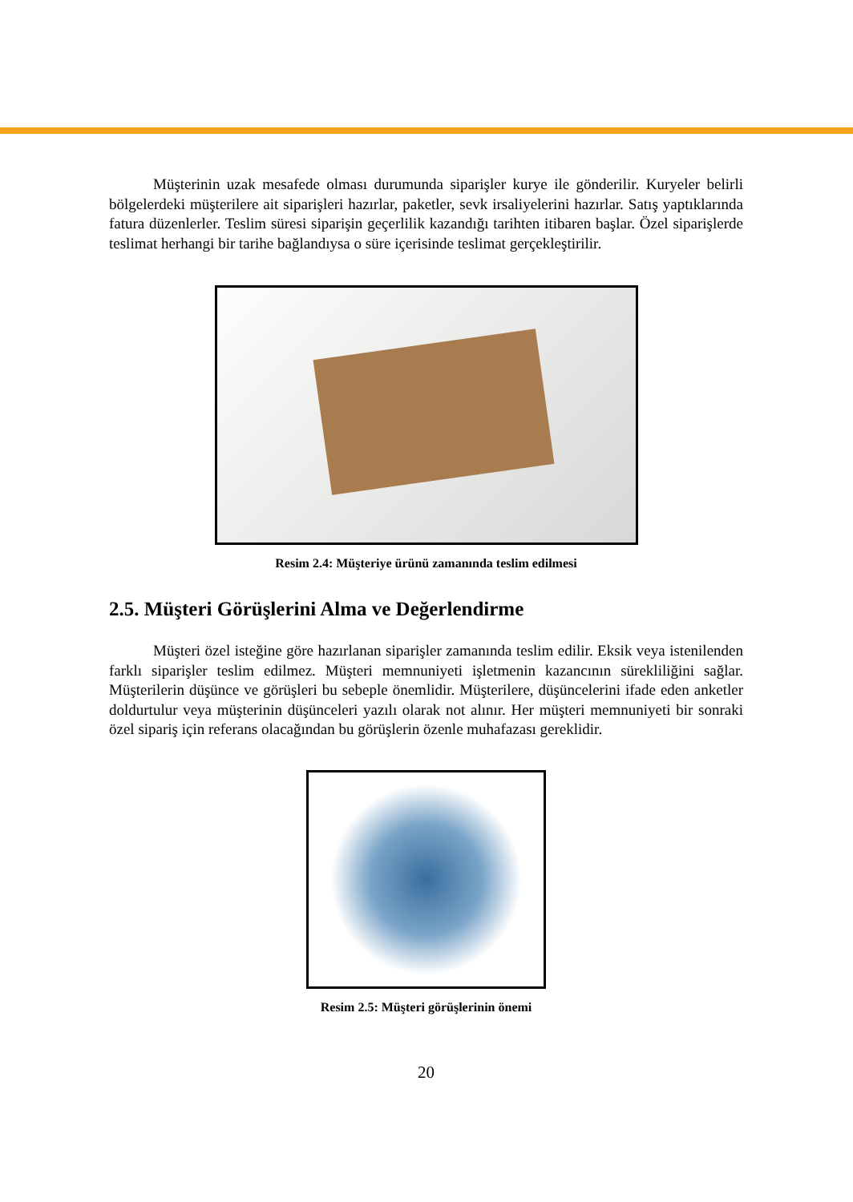Müşterinin uzak mesafede olması durumunda siparişler kurye ile gönderilir. Kuryeler belirli bölgelerdeki müşterilere ait siparişleri hazırlar, paketler, sevk irsaliyelerini hazırlar. Satış yaptıklarında fatura düzenlerler. Teslim süresi siparişin geçerlilik kazandığı tarihten itibaren başlar. Özel siparişlerde teslimat herhangi bir tarihe bağlandıysa o süre içerisinde teslimat gerçekleştirilir.
Resim 2.4: Müşteriye ürünü zamanında teslim edilmesi
2.5. Müşteri Görüşlerini Alma ve Değerlendirme
Müşteri özel isteğine göre hazırlanan siparişler zamanında teslim edilir. Eksik veya istenilenden farklı siparişler teslim edilmez. Müşteri memnuniyeti işletmenin kazancının sürekliliğini sağlar. Müşterilerin düşünce ve görüşleri bu sebeple önemlidir. Müşterilere, düşüncelerini ifade eden anketler doldurtulur veya müşterinin düşünceleri yazılı olarak not alınır. Her müşteri memnuniyeti bir sonraki özel sipariş için referans olacağından bu görüşlerin özenle muhafazası gereklidir.
Resim 2.5: Müşteri görüşlerinin önemi
20